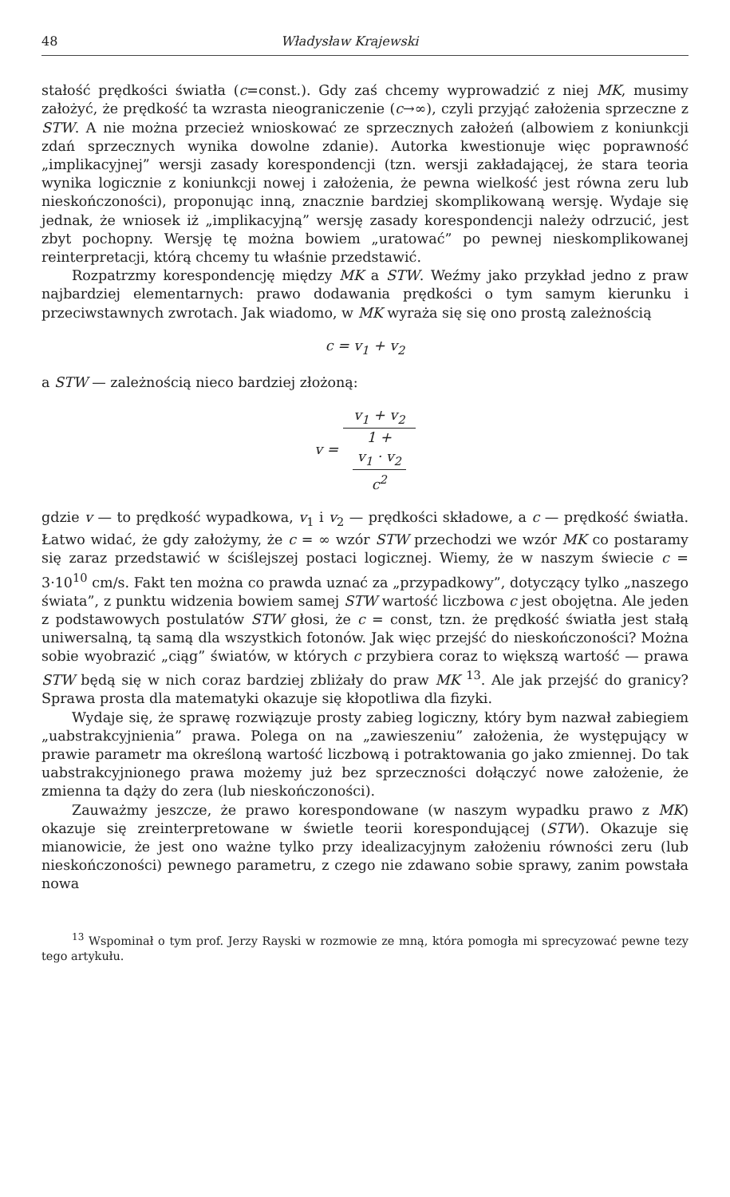48 Władysław Krajewski
stałość prędkości światła (c=const.). Gdy zaś chcemy wyprowadzić z niej MK, musimy założyć, że prędkość ta wzrasta nieograniczenie (c→∞), czyli przyjąć założenia sprzeczne z STW. A nie można przecież wnioskować ze sprzecznych założeń (albowiem z koniunkcji zdań sprzecznych wynika dowolne zdanie). Autorka kwestionuje więc poprawność „implikacyjnej” wersji zasady korespondencji (tzn. wersji zakładającej, że stara teoria wynika logicznie z koniunkcji nowej i założenia, że pewna wielkość jest równa zeru lub nieskończoności), proponując inną, znacznie bardziej skomplikowaną wersję. Wydaje się jednak, że wniosek iż „implikacyjną” wersję zasady korespondencji należy odrzucić, jest zbyt pochopny. Wersję tę można bowiem „uratować” po pewnej nieskomplikowanej reinterpretacji, którą chcemy tu właśnie przedstawić.
Rozpatrzmy korespondencję między MK a STW. Weźmy jako przykład jedno z praw najbardziej elementarnych: prawo dodawania prędkości o tym samym kierunku i przeciwstawnych zwrotach. Jak wiadomo, w MK wyraża się się ono prostą zależnością
c = v<sub>1</sub> + v<sub>2</sub>
a STW — zależnością nieco bardziej złożoną:
v = v<sub>1</sub> + v<sub>2</sub> 1 +
v<sub>1</sub> · v<sub>2</sub>
c<sup>2</sup>
gdzie v — to prędkość wypadkowa, v<sub>1</sub> i v<sub>2</sub> — prędkości składowe, a c — prędkość światła. Łatwo widać, że gdy założymy, że c = ∞ wzór STW przechodzi we wzór MK co postaramy się zaraz przedstawić w ściślejszej postaci logicznej. Wiemy, że w naszym świecie c = 3·10<sup>10</sup> cm/s. Fakt ten można co prawda uznać za „przypadkowy”, dotyczący tylko „naszego świata”, z punktu widzenia bowiem samej STW wartość liczbowa c jest obojętna. Ale jeden z podstawowych postulatów STW głosi, że c = const, tzn. że prędkość światła jest stałą uniwersalną, tą samą dla wszystkich fotonów. Jak więc przejść do nieskończoności? Można sobie wyobrazić „ciąg” światów, w których c przybiera coraz to większą wartość — prawa STW będą się w nich coraz bardziej zbliżały do praw MK <sup>13</sup>. Ale jak przejść do granicy? Sprawa prosta dla matematyki okazuje się kłopotliwa dla fizyki.
Wydaje się, że sprawę rozwiązuje prosty zabieg logiczny, który bym nazwał zabiegiem „uabstrakcyjnienia” prawa. Polega on na „zawieszeniu” założenia, że występujący w prawie parametr ma określoną wartość liczbową i potraktowania go jako zmiennej. Do tak uabstrakcyjnionego prawa możemy już bez sprzeczności dołączyć nowe założenie, że zmienna ta dąży do zera (lub nieskończoności).
Zauważmy jeszcze, że prawo korespondowane (w naszym wypadku prawo z MK) okazuje się zreinterpretowane w świetle teorii korespondującej (STW). Okazuje się mianowicie, że jest ono ważne tylko przy idealizacyjnym założeniu równości zeru (lub nieskończoności) pewnego parametru, z czego nie zdawano sobie sprawy, zanim powstała nowa
<sup>13</sup> Wspominał o tym prof. Jerzy Rayski w rozmowie ze mną, która pomogła mi sprecyzować pewne tezy tego artykułu.